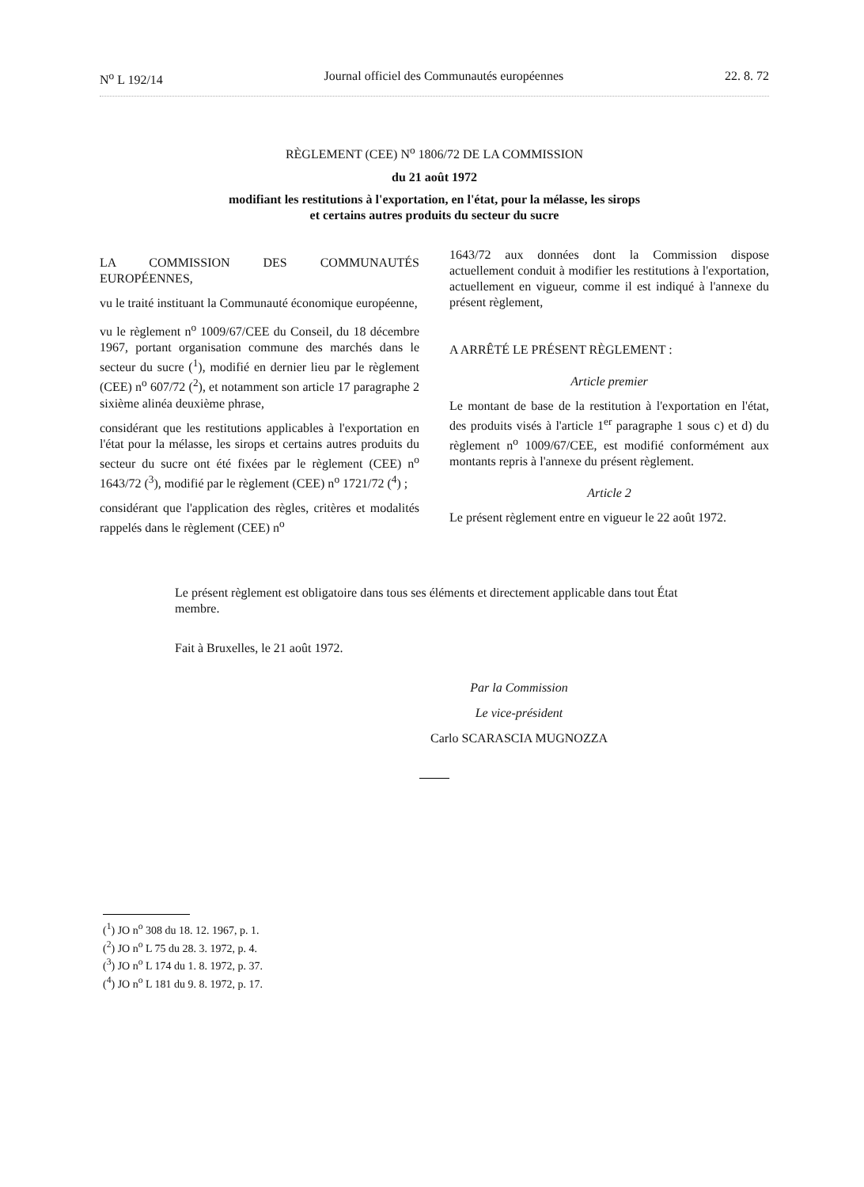N<sup>o</sup> L 192/14 Journal officiel des Communautés européennes 22. 8. 72
RÈGLEMENT (CEE) N<sup>o</sup> 1806/72 DE LA COMMISSION
du 21 août 1972
modifiant les restitutions à l'exportation, en l'état, pour la mélasse, les sirops
et certains autres produits du secteur du sucre
LA COMMISSION DES COMMUNAUTÉS EUROPÉENNES,
vu le traité instituant la Communauté économique européenne,
vu le règlement n<sup>o</sup> 1009/67/CEE du Conseil, du 18 décembre 1967, portant organisation commune des marchés dans le secteur du sucre (<sup>1</sup>), modifié en dernier lieu par le règlement (CEE) n<sup>o</sup> 607/72 (<sup>2</sup>), et notamment son article 17 paragraphe 2 sixième alinéa deuxième phrase,
considérant que les restitutions applicables à l'exportation en l'état pour la mélasse, les sirops et certains autres produits du secteur du sucre ont été fixées par le règlement (CEE) n<sup>o</sup> 1643/72 (<sup>3</sup>), modifié par le règlement (CEE) n<sup>o</sup> 1721/72 (<sup>4</sup>) ;
considérant que l'application des règles, critères et modalités rappelés dans le règlement (CEE) n<sup>o</sup>
1643/72 aux données dont la Commission dispose actuellement conduit à modifier les restitutions à l'exportation, actuellement en vigueur, comme il est indiqué à l'annexe du présent règlement,
A ARRÊTÉ LE PRÉSENT RÈGLEMENT :
Article premier
Le montant de base de la restitution à l'exportation en l'état, des produits visés à l'article 1<sup>er</sup> paragraphe 1 sous c) et d) du règlement n<sup>o</sup> 1009/67/CEE, est modifié conformément aux montants repris à l'annexe du présent règlement.
Article 2
Le présent règlement entre en vigueur le 22 août 1972.
Le présent règlement est obligatoire dans tous ses éléments et directement applicable dans tout État membre.
Fait à Bruxelles, le 21 août 1972.
Par la Commission
Le vice-président
Carlo SCARASCIA MUGNOZZA
(<sup>1</sup>) JO n<sup>o</sup> 308 du 18. 12. 1967, p. 1.
(<sup>2</sup>) JO n<sup>o</sup> L 75 du 28. 3. 1972, p. 4.
(<sup>3</sup>) JO n<sup>o</sup> L 174 du 1. 8. 1972, p. 37.
(<sup>4</sup>) JO n<sup>o</sup> L 181 du 9. 8. 1972, p. 17.